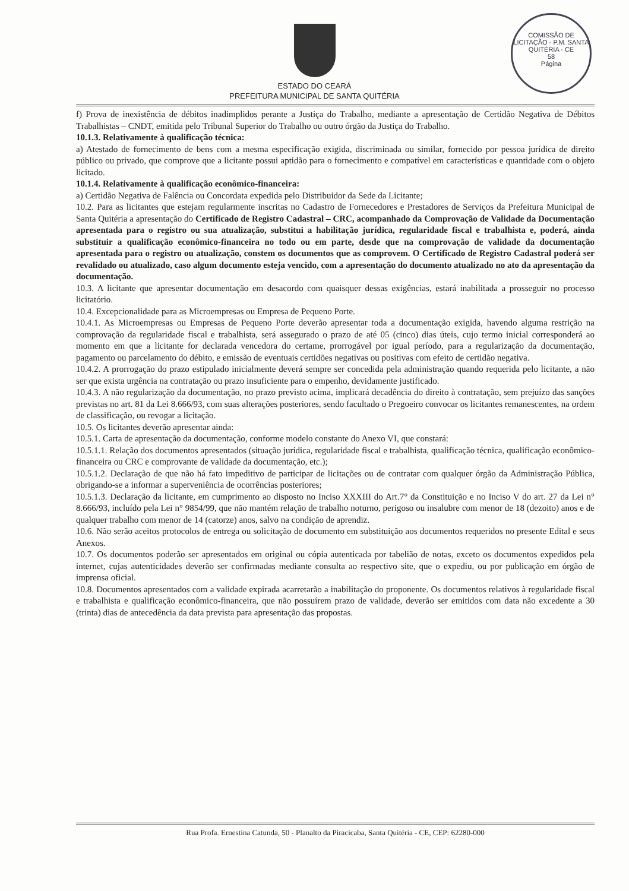COMISSÃO DE LICITAÇÃO - P.M. SANTA QUITÉRIA - CE
58
Página
ESTADO DO CEARÁ
PREFEITURA MUNICIPAL DE SANTA QUITÉRIA
f) Prova de inexistência de débitos inadimplidos perante a Justiça do Trabalho, mediante a apresentação de Certidão Negativa de Débitos Trabalhistas – CNDT, emitida pelo Tribunal Superior do Trabalho ou outro órgão da Justiça do Trabalho.
10.1.3. Relativamente à qualificação técnica:
a) Atestado de fornecimento de bens com a mesma especificação exigida, discriminada ou similar, fornecido por pessoa jurídica de direito público ou privado, que comprove que a licitante possui aptidão para o fornecimento e compatível em características e quantidade com o objeto licitado.
10.1.4. Relativamente à qualificação econômico-financeira:
a) Certidão Negativa de Falência ou Concordata expedida pelo Distribuidor da Sede da Licitante;
10.2. Para as licitantes que estejam regularmente inscritas no Cadastro de Fornecedores e Prestadores de Serviços da Prefeitura Municipal de Santa Quitéria a apresentação do Certificado de Registro Cadastral – CRC, acompanhado da Comprovação de Validade da Documentação apresentada para o registro ou sua atualização, substitui a habilitação jurídica, regularidade fiscal e trabalhista e, poderá, ainda substituir a qualificação econômico-financeira no todo ou em parte, desde que na comprovação de validade da documentação apresentada para o registro ou atualização, constem os documentos que as comprovem. O Certificado de Registro Cadastral poderá ser revalidado ou atualizado, caso algum documento esteja vencido, com a apresentação do documento atualizado no ato da apresentação da documentação.
10.3. A licitante que apresentar documentação em desacordo com quaisquer dessas exigências, estará inabilitada a prosseguir no processo licitatório.
10.4. Excepcionalidade para as Microempresas ou Empresa de Pequeno Porte.
10.4.1. As Microempresas ou Empresas de Pequeno Porte deverão apresentar toda a documentação exigida, havendo alguma restrição na comprovação da regularidade fiscal e trabalhista, será assegurado o prazo de até 05 (cinco) dias úteis, cujo termo inicial corresponderá ao momento em que a licitante for declarada vencedora do certame, prorrogável por igual período, para a regularização da documentação, pagamento ou parcelamento do débito, e emissão de eventuais certidões negativas ou positivas com efeito de certidão negativa.
10.4.2. A prorrogação do prazo estipulado inicialmente deverá sempre ser concedida pela administração quando requerida pelo licitante, a não ser que exista urgência na contratação ou prazo insuficiente para o empenho, devidamente justificado.
10.4.3. A não regularização da documentação, no prazo previsto acima, implicará decadência do direito à contratação, sem prejuízo das sanções previstas no art. 81 da Lei 8.666/93, com suas alterações posteriores, sendo facultado o Pregoeiro convocar os licitantes remanescentes, na ordem de classificação, ou revogar a licitação.
10.5. Os licitantes deverão apresentar ainda:
10.5.1. Carta de apresentação da documentação, conforme modelo constante do Anexo VI, que constará:
10.5.1.1. Relação dos documentos apresentados (situação jurídica, regularidade fiscal e trabalhista, qualificação técnica, qualificação econômico-financeira ou CRC e comprovante de validade da documentação, etc.);
10.5.1.2. Declaração de que não há fato impeditivo de participar de licitações ou de contratar com qualquer órgão da Administração Pública, obrigando-se a informar a superveniência de ocorrências posteriores;
10.5.1.3. Declaração da licitante, em cumprimento ao disposto no Inciso XXXIII do Art.7° da Constituição e no Inciso V do art. 27 da Lei n° 8.666/93, incluído pela Lei n° 9854/99, que não mantém relação de trabalho noturno, perigoso ou insalubre com menor de 18 (dezoito) anos e de qualquer trabalho com menor de 14 (catorze) anos, salvo na condição de aprendiz.
10.6. Não serão aceitos protocolos de entrega ou solicitação de documento em substituição aos documentos requeridos no presente Edital e seus Anexos.
10.7. Os documentos poderão ser apresentados em original ou cópia autenticada por tabelião de notas, exceto os documentos expedidos pela internet, cujas autenticidades deverão ser confirmadas mediante consulta ao respectivo site, que o expediu, ou por publicação em órgão de imprensa oficial.
10.8. Documentos apresentados com a validade expirada acarretarão a inabilitação do proponente. Os documentos relativos à regularidade fiscal e trabalhista e qualificação econômico-financeira, que não possuírem prazo de validade, deverão ser emitidos com data não excedente a 30 (trinta) dias de antecedência da data prevista para apresentação das propostas.
Rua Profa. Ernestina Catunda, 50 - Planalto da Piracicaba, Santa Quitéria - CE, CEP: 62280-000